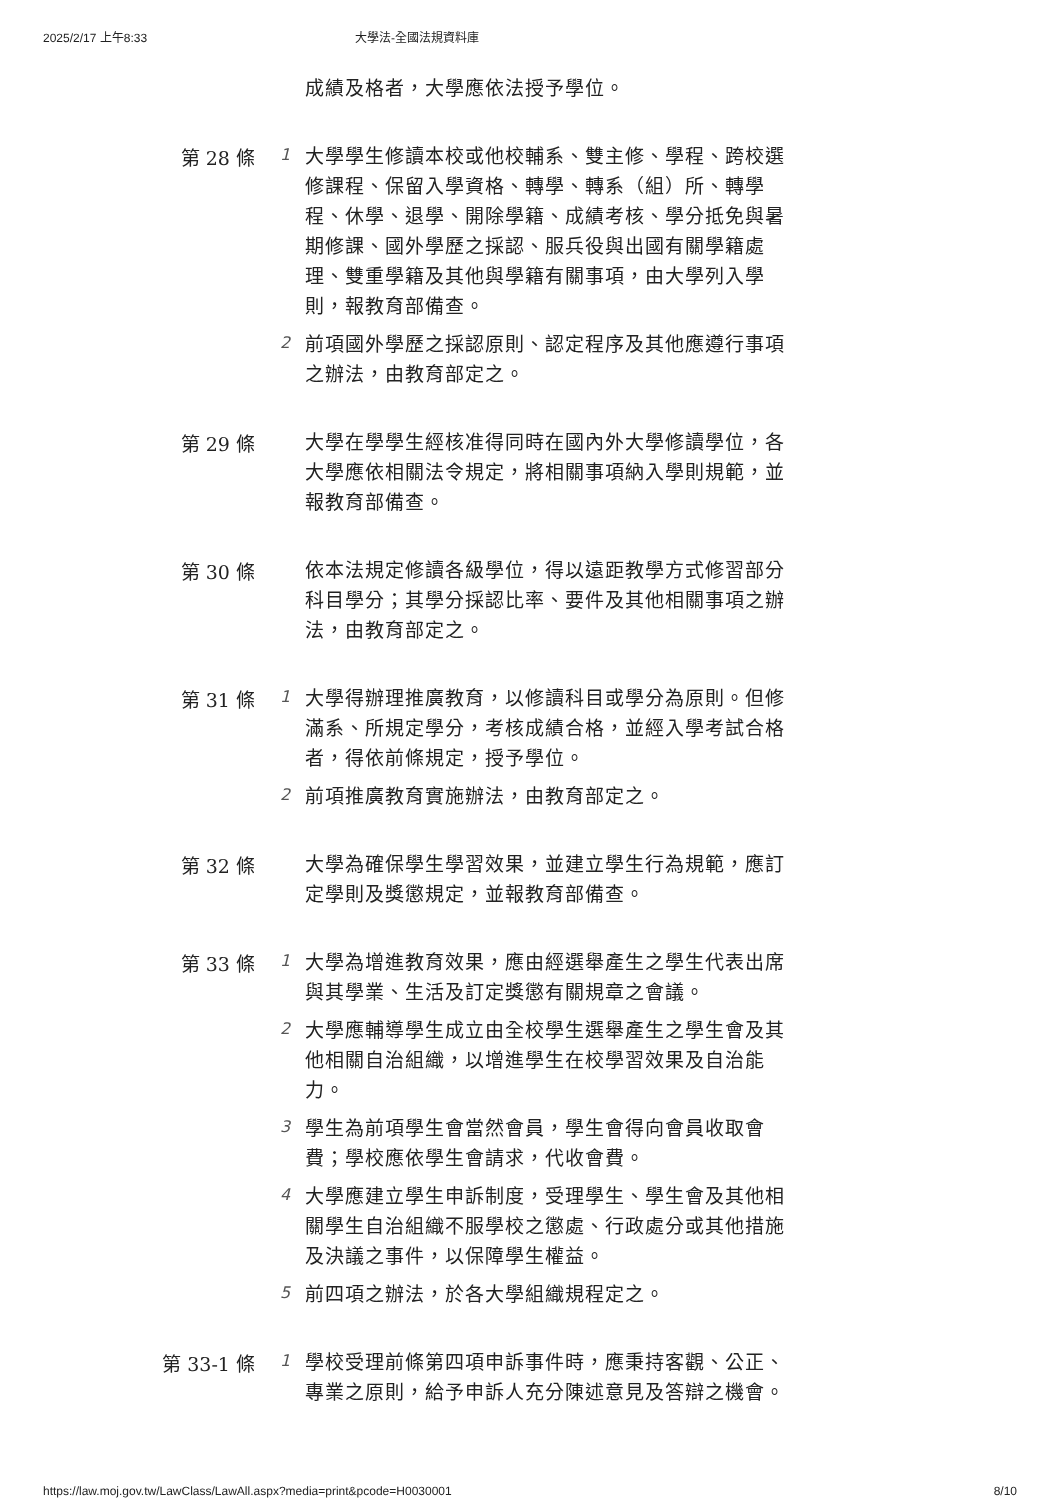2025/2/17 上午8:33 大學法-全國法規資料庫
成績及格者，大學應依法授予學位。
第 28 條
1
大學學生修讀本校或他校輔系、雙主修、學程、跨校選修課程、保留入學資格、轉學、轉系（組）所、轉學程、休學、退學、開除學籍、成績考核、學分抵免與暑期修課、國外學歷之採認、服兵役與出國有關學籍處理、雙重學籍及其他與學籍有關事項，由大學列入學則，報教育部備查。
2
前項國外學歷之採認原則、認定程序及其他應遵行事項之辦法，由教育部定之。
第 29 條
大學在學學生經核准得同時在國內外大學修讀學位，各大學應依相關法令規定，將相關事項納入學則規範，並報教育部備查。
第 30 條
依本法規定修讀各級學位，得以遠距教學方式修習部分科目學分；其學分採認比率、要件及其他相關事項之辦法，由教育部定之。
第 31 條
1
大學得辦理推廣教育，以修讀科目或學分為原則。但修滿系、所規定學分，考核成績合格，並經入學考試合格者，得依前條規定，授予學位。
2
前項推廣教育實施辦法，由教育部定之。
第 32 條
大學為確保學生學習效果，並建立學生行為規範，應訂定學則及獎懲規定，並報教育部備查。
第 33 條
1
大學為增進教育效果，應由經選舉產生之學生代表出席與其學業、生活及訂定獎懲有關規章之會議。
2
大學應輔導學生成立由全校學生選舉產生之學生會及其他相關自治組織，以增進學生在校學習效果及自治能力。
3
學生為前項學生會當然會員，學生會得向會員收取會費；學校應依學生會請求，代收會費。
4
大學應建立學生申訴制度，受理學生、學生會及其他相關學生自治組織不服學校之懲處、行政處分或其他措施及決議之事件，以保障學生權益。
5
前四項之辦法，於各大學組織規程定之。
第 33-1 條
1
學校受理前條第四項申訴事件時，應秉持客觀、公正、專業之原則，給予申訴人充分陳述意見及答辯之機會。
https://law.moj.gov.tw/LawClass/LawAll.aspx?media=print&pcode=H0030001 8/10